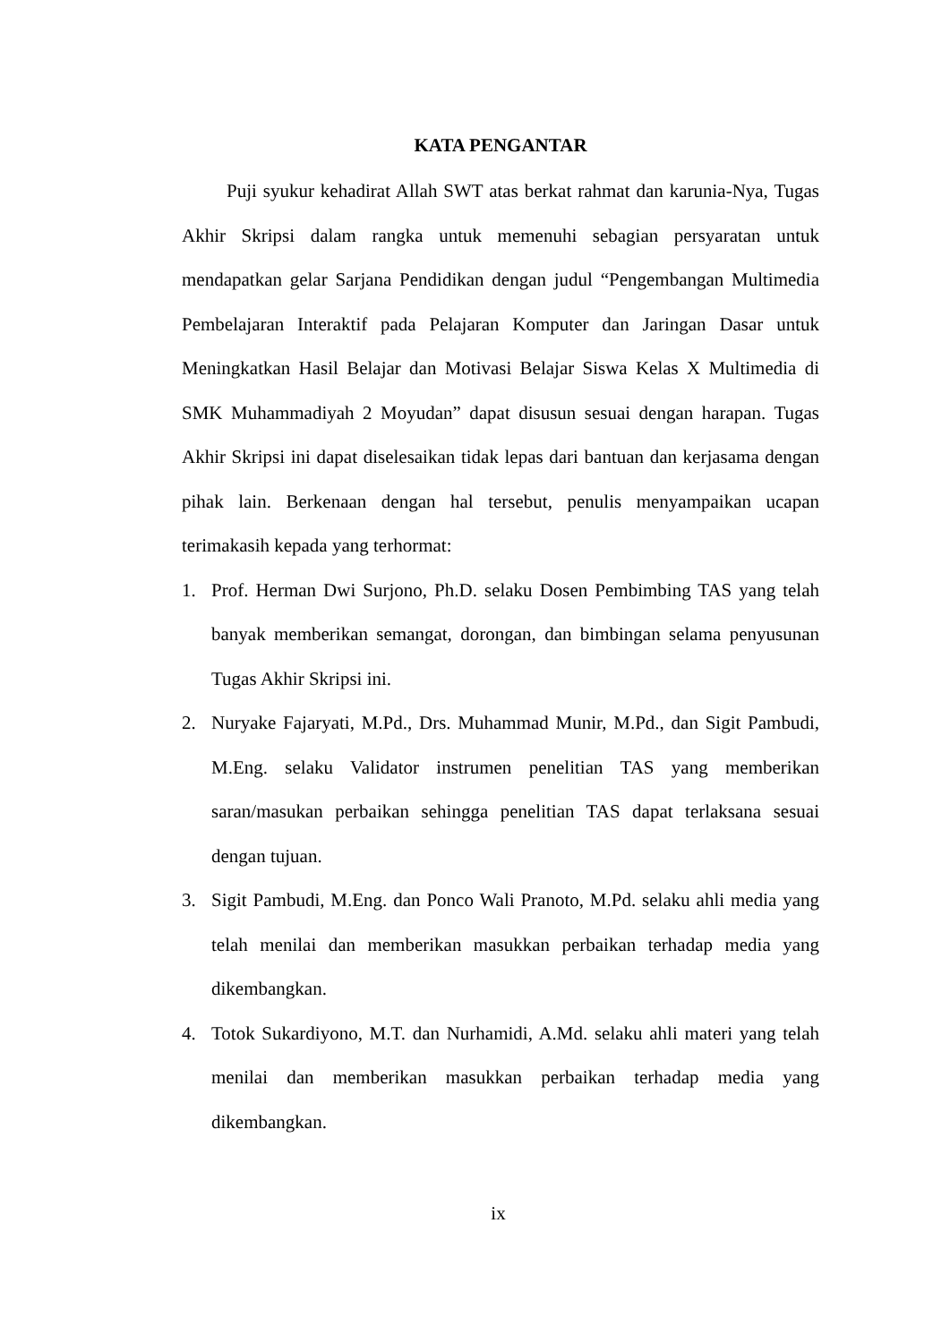KATA PENGANTAR
Puji syukur kehadirat Allah SWT atas berkat rahmat dan karunia-Nya, Tugas Akhir Skripsi dalam rangka untuk memenuhi sebagian persyaratan untuk mendapatkan gelar Sarjana Pendidikan dengan judul “Pengembangan Multimedia Pembelajaran Interaktif pada Pelajaran Komputer dan Jaringan Dasar untuk Meningkatkan Hasil Belajar dan Motivasi Belajar Siswa Kelas X Multimedia di SMK Muhammadiyah 2 Moyudan” dapat disusun sesuai dengan harapan. Tugas Akhir Skripsi ini dapat diselesaikan tidak lepas dari bantuan dan kerjasama dengan pihak lain. Berkenaan dengan hal tersebut, penulis menyampaikan ucapan terimakasih kepada yang terhormat:
1. Prof. Herman Dwi Surjono, Ph.D. selaku Dosen Pembimbing TAS yang telah banyak memberikan semangat, dorongan, dan bimbingan selama penyusunan Tugas Akhir Skripsi ini.
2. Nuryake Fajaryati, M.Pd., Drs. Muhammad Munir, M.Pd., dan Sigit Pambudi, M.Eng. selaku Validator instrumen penelitian TAS yang memberikan saran/masukan perbaikan sehingga penelitian TAS dapat terlaksana sesuai dengan tujuan.
3. Sigit Pambudi, M.Eng. dan Ponco Wali Pranoto, M.Pd. selaku ahli media yang telah menilai dan memberikan masukkan perbaikan terhadap media yang dikembangkan.
4. Totok Sukardiyono, M.T. dan Nurhamidi, A.Md. selaku ahli materi yang telah menilai dan memberikan masukkan perbaikan terhadap media yang dikembangkan.
ix